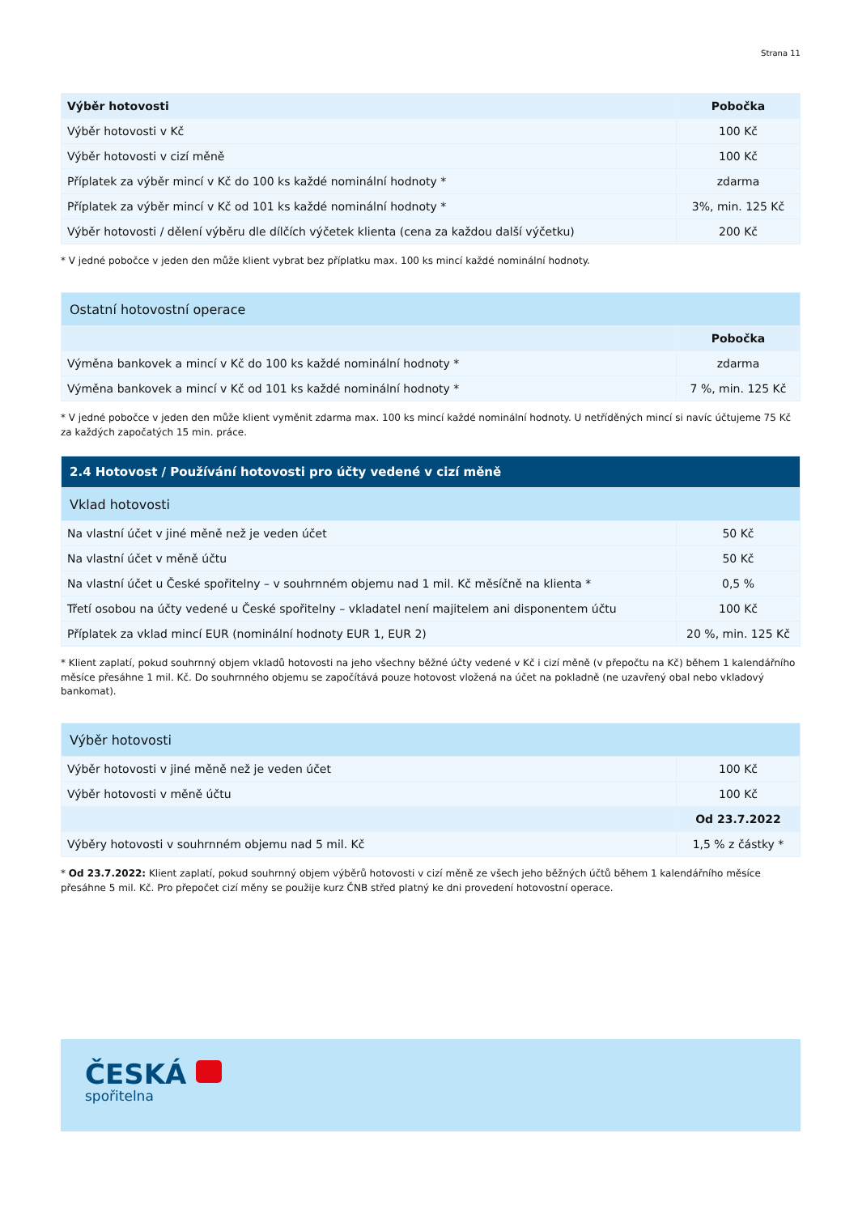Strana 11
| Výběr hotovosti | Pobočka |
| --- | --- |
| Výběr hotovosti v Kč | 100 Kč |
| Výběr hotovosti v cizí měně | 100 Kč |
| Příplatek za výběr mincí v Kč do 100 ks každé nominální hodnoty * | zdarma |
| Příplatek za výběr mincí v Kč od 101 ks každé nominální hodnoty * | 3%, min. 125 Kč |
| Výběr hotovosti / dělení výběru dle dílčích výčetek klienta (cena za každou další výčetku) | 200 Kč |
* V jedné pobočce v jeden den může klient vybrat bez příplatku max. 100 ks mincí každé nominální hodnoty.
| Ostatní hotovostní operace | |
| | Pobočka |
| Výměna bankovek a mincí v Kč do 100 ks každé nominální hodnoty * | zdarma |
| Výměna bankovek a mincí v Kč od 101 ks každé nominální hodnoty * | 7 %, min. 125 Kč |
* V jedné pobočce v jeden den může klient vyměnit zdarma max. 100 ks mincí každé nominální hodnoty. U netříděných mincí si navíc účtujeme 75 Kč za každých započatých 15 min. práce.
| 2.4 Hotovost / Používání hotovosti pro účty vedené v cizí měně | |
| Vklad hotovosti | |
| Na vlastní účet v jiné měně než je veden účet | 50 Kč |
| Na vlastní účet v měně účtu | 50 Kč |
| Na vlastní účet u České spořitelny – v souhrnném objemu nad 1 mil. Kč měsíčně na klienta * | 0,5 % |
| Třetí osobou na účty vedené u České spořitelny – vkladatel není majitelem ani disponentem účtu | 100 Kč |
| Příplatek za vklad mincí EUR (nominální hodnoty EUR 1, EUR 2) | 20 %, min. 125 Kč |
* Klient zaplatí, pokud souhrnný objem vkladů hotovosti na jeho všechny běžné účty vedené v Kč i cizí měně (v přepočtu na Kč) během 1 kalendářního měsíce přesáhne 1 mil. Kč. Do souhrnného objemu se započítává pouze hotovost vložená na účet na pokladně (ne uzavřený obal nebo vkladový bankomat).
| Výběr hotovosti | |
| Výběr hotovosti v jiné měně než je veden účet | 100 Kč |
| Výběr hotovosti v měně účtu | 100 Kč |
| | Od 23.7.2022 |
| Výběry hotovosti v souhrnném objemu nad 5 mil. Kč | 1,5 % z částky * |
* Od 23.7.2022: Klient zaplatí, pokud souhrnný objem výběrů hotovosti v cizí měně ze všech jeho běžných účtů během 1 kalendářního měsíce přesáhne 5 mil. Kč. Pro přepočet cizí měny se použije kurz ČNB střed platný ke dni provedení hotovostní operace.
ČESKÁ
spořitelna